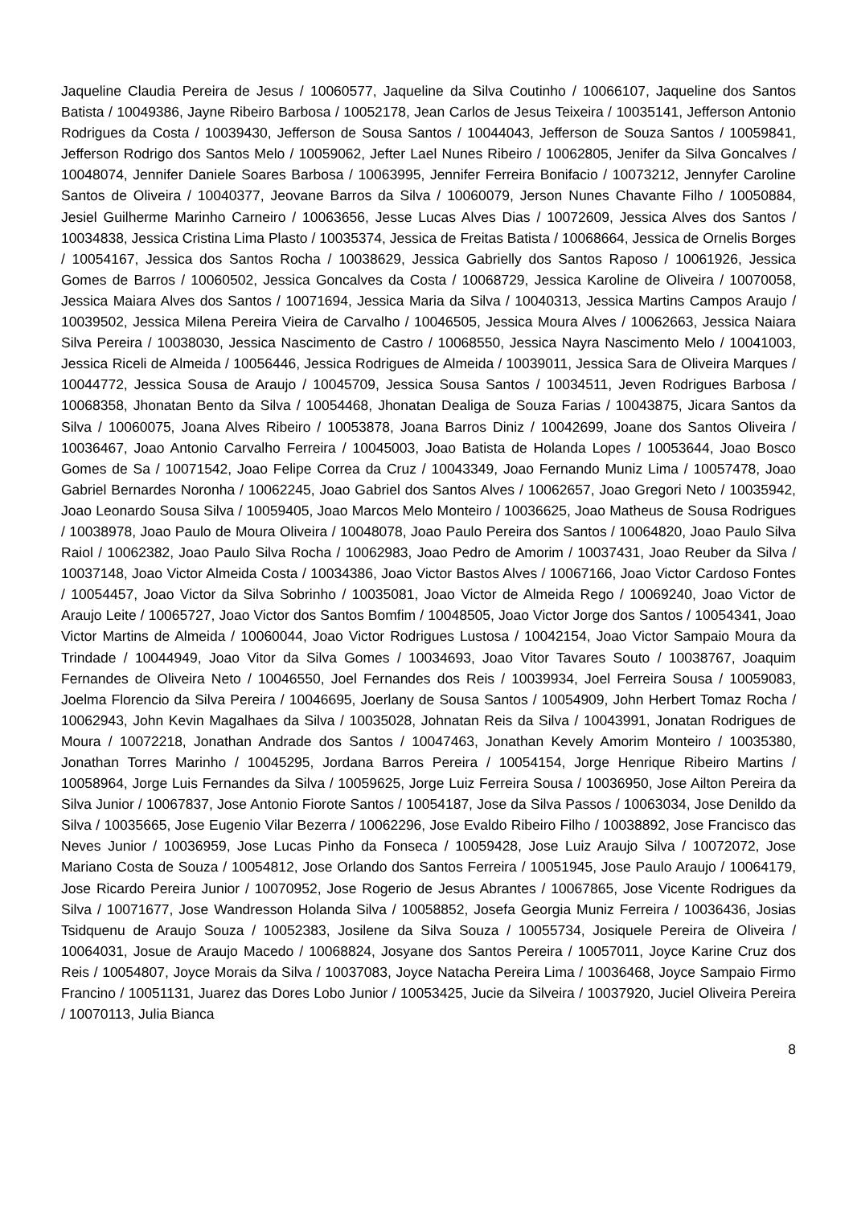Jaqueline Claudia Pereira de Jesus / 10060577, Jaqueline da Silva Coutinho / 10066107, Jaqueline dos Santos Batista / 10049386, Jayne Ribeiro Barbosa / 10052178, Jean Carlos de Jesus Teixeira / 10035141, Jefferson Antonio Rodrigues da Costa / 10039430, Jefferson de Sousa Santos / 10044043, Jefferson de Souza Santos / 10059841, Jefferson Rodrigo dos Santos Melo / 10059062, Jefter Lael Nunes Ribeiro / 10062805, Jenifer da Silva Goncalves / 10048074, Jennifer Daniele Soares Barbosa / 10063995, Jennifer Ferreira Bonifacio / 10073212, Jennyfer Caroline Santos de Oliveira / 10040377, Jeovane Barros da Silva / 10060079, Jerson Nunes Chavante Filho / 10050884, Jesiel Guilherme Marinho Carneiro / 10063656, Jesse Lucas Alves Dias / 10072609, Jessica Alves dos Santos / 10034838, Jessica Cristina Lima Plasto / 10035374, Jessica de Freitas Batista / 10068664, Jessica de Ornelis Borges / 10054167, Jessica dos Santos Rocha / 10038629, Jessica Gabrielly dos Santos Raposo / 10061926, Jessica Gomes de Barros / 10060502, Jessica Goncalves da Costa / 10068729, Jessica Karoline de Oliveira / 10070058, Jessica Maiara Alves dos Santos / 10071694, Jessica Maria da Silva / 10040313, Jessica Martins Campos Araujo / 10039502, Jessica Milena Pereira Vieira de Carvalho / 10046505, Jessica Moura Alves / 10062663, Jessica Naiara Silva Pereira / 10038030, Jessica Nascimento de Castro / 10068550, Jessica Nayra Nascimento Melo / 10041003, Jessica Riceli de Almeida / 10056446, Jessica Rodrigues de Almeida / 10039011, Jessica Sara de Oliveira Marques / 10044772, Jessica Sousa de Araujo / 10045709, Jessica Sousa Santos / 10034511, Jeven Rodrigues Barbosa / 10068358, Jhonatan Bento da Silva / 10054468, Jhonatan Dealiga de Souza Farias / 10043875, Jicara Santos da Silva / 10060075, Joana Alves Ribeiro / 10053878, Joana Barros Diniz / 10042699, Joane dos Santos Oliveira / 10036467, Joao Antonio Carvalho Ferreira / 10045003, Joao Batista de Holanda Lopes / 10053644, Joao Bosco Gomes de Sa / 10071542, Joao Felipe Correa da Cruz / 10043349, Joao Fernando Muniz Lima / 10057478, Joao Gabriel Bernardes Noronha / 10062245, Joao Gabriel dos Santos Alves / 10062657, Joao Gregori Neto / 10035942, Joao Leonardo Sousa Silva / 10059405, Joao Marcos Melo Monteiro / 10036625, Joao Matheus de Sousa Rodrigues / 10038978, Joao Paulo de Moura Oliveira / 10048078, Joao Paulo Pereira dos Santos / 10064820, Joao Paulo Silva Raiol / 10062382, Joao Paulo Silva Rocha / 10062983, Joao Pedro de Amorim / 10037431, Joao Reuber da Silva / 10037148, Joao Victor Almeida Costa / 10034386, Joao Victor Bastos Alves / 10067166, Joao Victor Cardoso Fontes / 10054457, Joao Victor da Silva Sobrinho / 10035081, Joao Victor de Almeida Rego / 10069240, Joao Victor de Araujo Leite / 10065727, Joao Victor dos Santos Bomfim / 10048505, Joao Victor Jorge dos Santos / 10054341, Joao Victor Martins de Almeida / 10060044, Joao Victor Rodrigues Lustosa / 10042154, Joao Victor Sampaio Moura da Trindade / 10044949, Joao Vitor da Silva Gomes / 10034693, Joao Vitor Tavares Souto / 10038767, Joaquim Fernandes de Oliveira Neto / 10046550, Joel Fernandes dos Reis / 10039934, Joel Ferreira Sousa / 10059083, Joelma Florencio da Silva Pereira / 10046695, Joerlany de Sousa Santos / 10054909, John Herbert Tomaz Rocha / 10062943, John Kevin Magalhaes da Silva / 10035028, Johnatan Reis da Silva / 10043991, Jonatan Rodrigues de Moura / 10072218, Jonathan Andrade dos Santos / 10047463, Jonathan Kevely Amorim Monteiro / 10035380, Jonathan Torres Marinho / 10045295, Jordana Barros Pereira / 10054154, Jorge Henrique Ribeiro Martins / 10058964, Jorge Luis Fernandes da Silva / 10059625, Jorge Luiz Ferreira Sousa / 10036950, Jose Ailton Pereira da Silva Junior / 10067837, Jose Antonio Fiorote Santos / 10054187, Jose da Silva Passos / 10063034, Jose Denildo da Silva / 10035665, Jose Eugenio Vilar Bezerra / 10062296, Jose Evaldo Ribeiro Filho / 10038892, Jose Francisco das Neves Junior / 10036959, Jose Lucas Pinho da Fonseca / 10059428, Jose Luiz Araujo Silva / 10072072, Jose Mariano Costa de Souza / 10054812, Jose Orlando dos Santos Ferreira / 10051945, Jose Paulo Araujo / 10064179, Jose Ricardo Pereira Junior / 10070952, Jose Rogerio de Jesus Abrantes / 10067865, Jose Vicente Rodrigues da Silva / 10071677, Jose Wandresson Holanda Silva / 10058852, Josefa Georgia Muniz Ferreira / 10036436, Josias Tsidquenu de Araujo Souza / 10052383, Josilene da Silva Souza / 10055734, Josiquele Pereira de Oliveira / 10064031, Josue de Araujo Macedo / 10068824, Josyane dos Santos Pereira / 10057011, Joyce Karine Cruz dos Reis / 10054807, Joyce Morais da Silva / 10037083, Joyce Natacha Pereira Lima / 10036468, Joyce Sampaio Firmo Francino / 10051131, Juarez das Dores Lobo Junior / 10053425, Jucie da Silveira / 10037920, Juciel Oliveira Pereira / 10070113, Julia Bianca
8